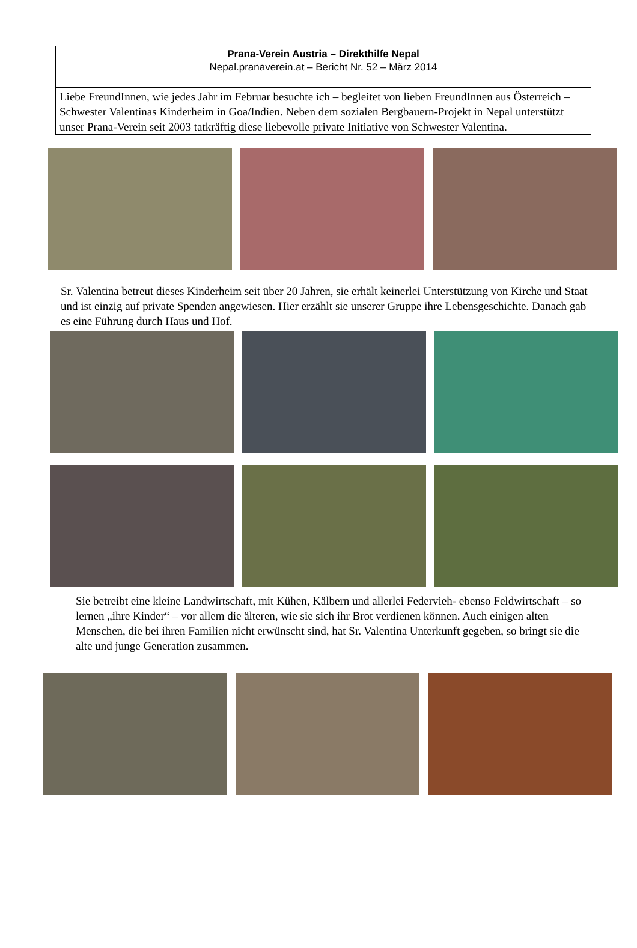Prana-Verein Austria – Direkthilfe Nepal
Nepal.pranaverein.at – Bericht Nr. 52 – März 2014
Liebe FreundInnen, wie jedes Jahr im Februar besuchte ich – begleitet von lieben FreundInnen aus Österreich – Schwester Valentinas Kinderheim in Goa/Indien. Neben dem sozialen Bergbauern-Projekt in Nepal unterstützt unser Prana-Verein seit 2003 tatkräftig diese liebevolle private Initiative von Schwester Valentina.
Sr. Valentina betreut dieses Kinderheim seit über 20 Jahren, sie erhält keinerlei Unterstützung von Kirche und Staat und ist einzig auf private Spenden angewiesen. Hier erzählt sie unserer Gruppe ihre Lebensgeschichte. Danach gab es eine Führung durch Haus und Hof.
Sie betreibt eine kleine Landwirtschaft, mit Kühen, Kälbern und allerlei Federvieh- ebenso Feldwirtschaft – so lernen „ihre Kinder“ – vor allem die älteren, wie sie sich ihr Brot verdienen können. Auch einigen alten Menschen, die bei ihren Familien nicht erwünscht sind, hat Sr. Valentina Unterkunft gegeben, so bringt sie die alte und junge Generation zusammen.